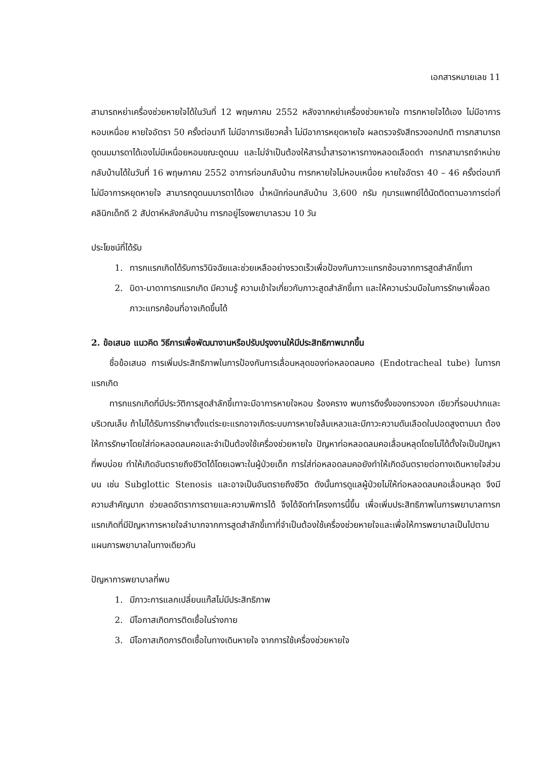เอกสารหมายเลข 11
สามารถหย่าเครื่องช่วยหายใจได้ในวันที่ 12 พฤษภาคม 2552 หลังจากหย่าเครื่องช่วยหายใจ ทารกหายใจได้เอง ไม่มีอาการหอบเหนื่อย หายใจอัตรา 50 ครั้งต่อนาที ไม่มีอาการเขียวคล้ำ ไม่มีอาการหยุดหายใจ ผลตรวจรังสีทรวงอกปกติ ทารกสามารถดูดนมมารดาได้เองไม่มีเหนื่อยหอบขณะดูดนม และไม่จำเป็นต้องให้สารน้ำสารอาหารทางหลอดเลือดดำ ทารกสามารถจำหน่ายกลับบ้านได้ในวันที่ 16 พฤษภาคม 2552 อาการก่อนกลับบ้าน ทารกหายใจไม่หอบเหนื่อย หายใจอัตรา 40 – 46 ครั้งต่อนาที ไม่มีอาการหยุดหายใจ สามารถดูดนมมารดาได้เอง น้ำหนักก่อนกลับบ้าน 3,600 กรัม กุมารแพทย์ได้นัดติดตามอาการต่อที่คลินิกเด็กดี 2 สัปดาห์หลังกลับบ้าน ทารกอยู่โรงพยาบาลรวม 10 วัน
ประโยชน์ที่ได้รับ
1. ทารกแรกเกิดได้รับการวินิจฉัยและช่วยเหลืออย่างรวดเร็วเพื่อป้องกันภาวะแทรกซ้อนจากการสูดสำลักขี้เทา
2. บิดา-มาดาทารกแรกเกิด มีความรู้ ความเข้าใจเกี่ยวกับภาวะสูดสำลักขี้เทา และให้ความร่วมมือในการรักษาเพื่อลดภาวะแทรกซ้อนที่อาจเกิดขึ้นได้
2. ข้อเสนอ แนวคิด วิธีการเพื่อพัฒนางานหรือปรับปรุงงานให้มีประสิทธิภาพมากขึ้น
ชื่อข้อเสนอ การเพิ่มประสิทธิภาพในการป้องกันการเลื่อนหลุดของท่อหลอดลมคอ (Endotracheal tube) ในทารกแรกเกิด
ทารกแรกเกิดที่มีประวัติการสูดสำลักขี้เทาจะมีอาการหายใจหอบ ร้องคราง พบการดึงรั้งของทรวงอก เขียวที่รอบปากและบริเวณเล็บ ถ้าไม่ได้รับการรักษาตั้งแต่ระยะแรกอาจเกิดระบบการหายใจล้มเหลวและมีภาวะความดันเลือดในปอดสูงตามมา ต้องให้การรักษาโดยใส่ท่อหลอดลมคอและจำเป็นต้องใช้เครื่องช่วยหายใจ ปัญหาท่อหลอดลมคอเลื่อนหลุดโดยไม่ได้ตั้งใจเป็นปัญหาที่พบบ่อย ทำให้เกิดอันตรายถึงชีวิตได้โดยเฉพาะในผู้ป่วยเด็ก การใส่ท่อหลอดลมคอยังทำให้เกิดอันตรายต่อทางเดินหายใจส่วนบน เช่น Subglottic Stenosis และอาจเป็นอันตรายถึงชีวิต ดังนั้นการดูแลผู้ป่วยไม่ให้ท่อหลอดลมคอเลื่อนหลุด จึงมีความสำคัญมาก ช่วยลดอัตราการตายและความพิการได้ จึงได้จัดทำโครงการนี้ขึ้น เพื่อเพิ่มประสิทธิภาพในการพยาบาลทารกแรกเกิดที่มีปัญหาการหายใจลำบากจากการสูดสำลักขี้เทาที่จำเป็นต้องใช้เครื่องช่วยหายใจและเพื่อให้การพยาบาลเป็นไปตามแผนการพยาบาลในทางเดียวกัน
ปัญหาการพยาบาลที่พบ
1. มีภาวะการแลกเปลี่ยนแก๊สไม่มีประสิทธิภาพ
2. มีโอกาสเกิดการติดเชื้อในร่างกาย
3. มีโอกาสเกิดการติดเชื้อในทางเดินหายใจ จากการใช้เครื่องช่วยหายใจ